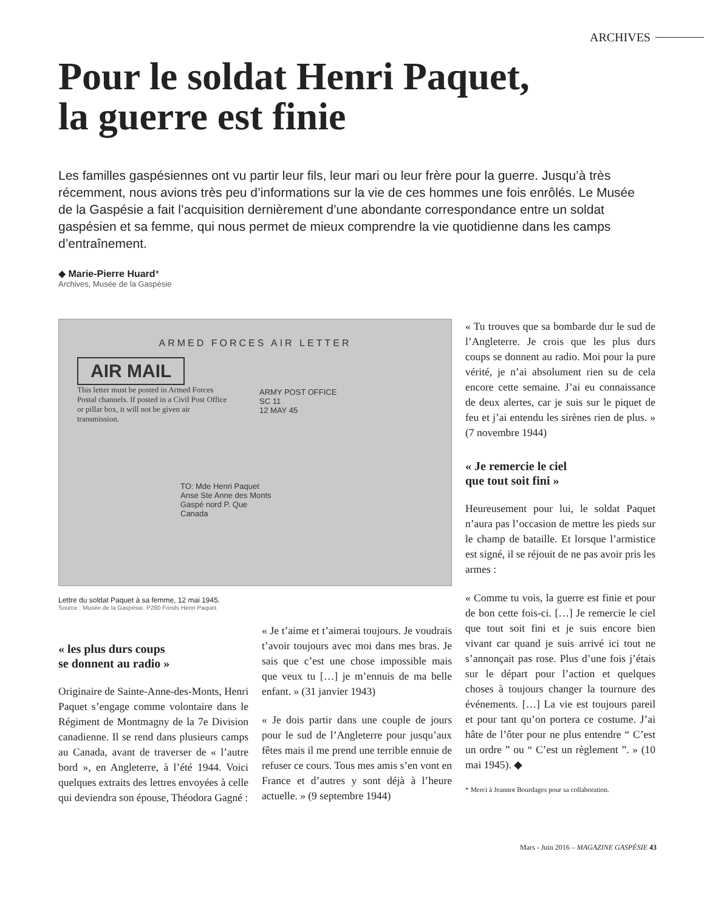ARCHIVES
Pour le soldat Henri Paquet,
la guerre est finie
Les familles gaspésiennes ont vu partir leur fils, leur mari ou leur frère pour la guerre. Jusqu’à très récemment, nous avions très peu d’informations sur la vie de ces hommes une fois enrôlés. Le Musée de la Gaspésie a fait l’acquisition dernièrement d’une abondante correspondance entre un soldat gaspésien et sa femme, qui nous permet de mieux comprendre la vie quotidienne dans les camps d’entraînement.
◆ Marie-Pierre Huard*
Archives, Musée de la Gaspésie
ARMED FORCES AIR LETTER
AIR MAIL
This letter must be posted in Armed Forces Postal channels. If posted in a Civil Post Office or pillar box, it will not be given air transmission.
ARMY POST OFFICE
SC 11
12 MAY 45
TO: Mde Henri Paquet
Anse Ste Anne des Monts
Gaspé nord P. Que
Canada
Lettre du soldat Paquet à sa femme, 12 mai 1945.
Source : Musée de la Gaspésie. P280 Fonds Henri Paquet.
« les plus durs coups
se donnent au radio »
Originaire de Sainte-Anne-des-Monts, Henri Paquet s’engage comme volontaire dans le Régiment de Montmagny de la 7e Division canadienne. Il se rend dans plusieurs camps au Canada, avant de traverser de « l’autre bord », en Angleterre, à l’été 1944. Voici quelques extraits des lettres envoyées à celle qui deviendra son épouse, Théodora Gagné :
« Je t’aime et t’aimerai toujours. Je voudrais t’avoir toujours avec moi dans mes bras. Je sais que c’est une chose impossible mais que veux tu […] je m’ennuis de ma belle enfant. » (31 janvier 1943)
« Je dois partir dans une couple de jours pour le sud de l’Angleterre pour jusqu’aux fêtes mais il me prend une terrible ennuie de refuser ce cours. Tous mes amis s’en vont en France et d’autres y sont déjà à l’heure actuelle. » (9 septembre 1944)
« Tu trouves que sa bombarde dur le sud de l’Angleterre. Je crois que les plus durs coups se donnent au radio. Moi pour la pure vérité, je n’ai absolument rien su de cela encore cette semaine. J’ai eu connaissance de deux alertes, car je suis sur le piquet de feu et j’ai entendu les sirènes rien de plus. » (7 novembre 1944)
« Je remercie le ciel
que tout soit fini »
Heureusement pour lui, le soldat Paquet n’aura pas l’occasion de mettre les pieds sur le champ de bataille. Et lorsque l’armistice est signé, il se réjouit de ne pas avoir pris les armes :
« Comme tu vois, la guerre est finie et pour de bon cette fois-ci. […] Je remercie le ciel que tout soit fini et je suis encore bien vivant car quand je suis arrivé ici tout ne s’annonçait pas rose. Plus d’une fois j’étais sur le départ pour l’action et quelques choses à toujours changer la tournure des événements. […] La vie est toujours pareil et pour tant qu’on portera ce costume. J’ai hâte de l’ôter pour ne plus entendre “ C’est un ordre ” ou “ C’est un règlement ”. » (10 mai 1945). ◆
* Merci à Jeannot Bourdages pour sa collaboration.
Mars - Juin 2016 – MAGAZINE GASPÉSIE 43